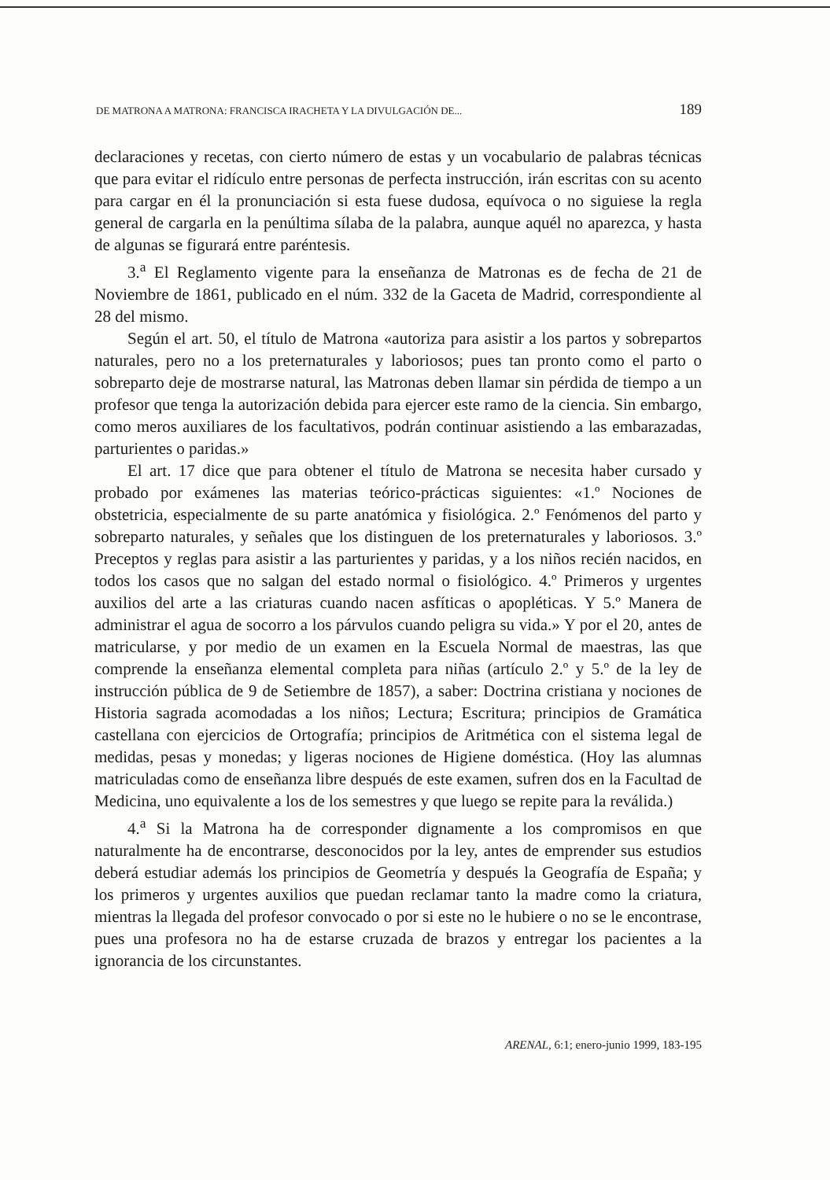DE MATRONA A MATRONA: FRANCISCA IRACHETA Y LA DIVULGACIÓN DE... 189
declaraciones y recetas, con cierto número de estas y un vocabulario de palabras técnicas que para evitar el ridículo entre personas de perfecta instrucción, irán escritas con su acento para cargar en él la pronunciación si esta fuese dudosa, equívoca o no siguiese la regla general de cargarla en la penúltima sílaba de la palabra, aunque aquél no aparezca, y hasta de algunas se figurará entre paréntesis.
3.<sup>a</sup> El Reglamento vigente para la enseñanza de Matronas es de fecha de 21 de Noviembre de 1861, publicado en el núm. 332 de la Gaceta de Madrid, correspondiente al 28 del mismo.
Según el art. 50, el título de Matrona «autoriza para asistir a los partos y sobrepartos naturales, pero no a los preternaturales y laboriosos; pues tan pronto como el parto o sobreparto deje de mostrarse natural, las Matronas deben llamar sin pérdida de tiempo a un profesor que tenga la autorización debida para ejercer este ramo de la ciencia. Sin embargo, como meros auxiliares de los facultativos, podrán continuar asistiendo a las embarazadas, parturientes o paridas.»
El art. 17 dice que para obtener el título de Matrona se necesita haber cursado y probado por exámenes las materias teórico-prácticas siguientes: «1.º Nociones de obstetricia, especialmente de su parte anatómica y fisiológica. 2.º Fenómenos del parto y sobreparto naturales, y señales que los distinguen de los preternaturales y laboriosos. 3.º Preceptos y reglas para asistir a las parturientes y paridas, y a los niños recién nacidos, en todos los casos que no salgan del estado normal o fisiológico. 4.º Primeros y urgentes auxilios del arte a las criaturas cuando nacen asfíticas o apopléticas. Y 5.º Manera de administrar el agua de socorro a los párvulos cuando peligra su vida.» Y por el 20, antes de matricularse, y por medio de un examen en la Escuela Normal de maestras, las que comprende la enseñanza elemental completa para niñas (artículo 2.º y 5.º de la ley de instrucción pública de 9 de Setiembre de 1857), a saber: Doctrina cristiana y nociones de Historia sagrada acomodadas a los niños; Lectura; Escritura; principios de Gramática castellana con ejercicios de Ortografía; principios de Aritmética con el sistema legal de medidas, pesas y monedas; y ligeras nociones de Higiene doméstica. (Hoy las alumnas matriculadas como de enseñanza libre después de este examen, sufren dos en la Facultad de Medicina, uno equivalente a los de los semestres y que luego se repite para la reválida.)
4.<sup>a</sup> Si la Matrona ha de corresponder dignamente a los compromisos en que naturalmente ha de encontrarse, desconocidos por la ley, antes de emprender sus estudios deberá estudiar además los principios de Geometría y después la Geografía de España; y los primeros y urgentes auxilios que puedan reclamar tanto la madre como la criatura, mientras la llegada del profesor convocado o por si este no le hubiere o no se le encontrase, pues una profesora no ha de estarse cruzada de brazos y entregar los pacientes a la ignorancia de los circunstantes.
ARENAL, 6:1; enero-junio 1999, 183-195